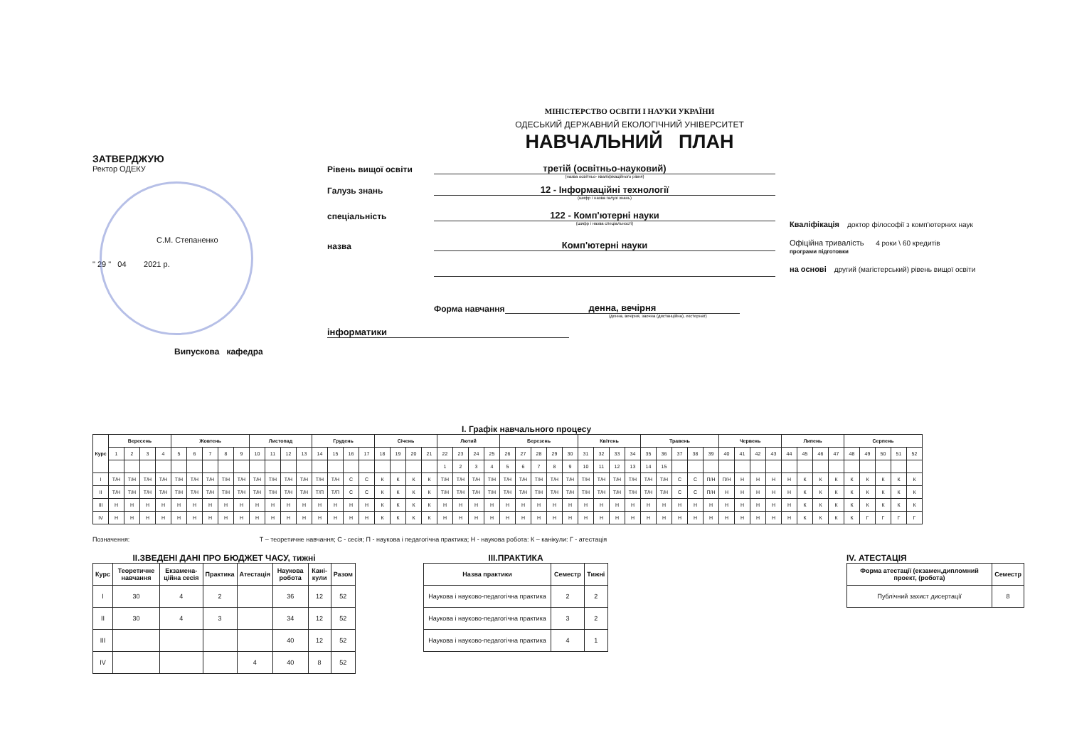МІНІСТЕРСТВО ОСВІТИ І НАУКИ УКРАЇНИ
ОДЕСЬКИЙ ДЕРЖАВНИЙ ЕКОЛОГІЧНИЙ УНІВЕРСИТЕТ
НАВЧАЛЬНИЙ ПЛАН
ЗАТВЕРДЖУЮ
Ректор ОДЕКУ
С.М. Степаненко
" 29 " 04 2021 р.
Випускова кафедра
Рівень вищої освіти третій (освітньо-науковий)
(назва освітньо- кваліфікаційного рівня)
Галузь знань 12 - Інформаційні технології
(шифр і назва галузі знань)
спеціальність 122 - Комп'ютерні науки
(шифр і назва спеціальності)
назва Комп'ютерні науки
Форма навчання денна, вечірня
(денна, вечірня, заочна (дистанційна), екстернат)
інформатики
Кваліфікація доктор філософії з комп'ютерних наук
Офіційна тривалість 4 роки \ 60 кредитів
програми підготовки
на основі другий (магістерський) рівень вищої освіти
І. Графік навчального процесу
| Курс | Вересень | | | | Жовтень | | | | | Листопад | | | | Грудень | | | | Січень | | | | Лютий | | | | Березень | | | | | Квітень | | | | Травень | | | | | Червень | | | | Липень | | | | Серпень | | | | |
| --- | --- | --- | --- | --- | --- | --- | --- | --- | --- | --- | --- | --- | --- | --- | --- | --- | --- | --- | --- | --- | --- | --- | --- | --- | --- | --- | --- | --- | --- | --- | --- | --- | --- | --- | --- | --- | --- | --- | --- | --- | --- | --- | --- | --- | --- | --- | --- | --- | --- | --- | --- | --- |
| | 1 | 2 | 3 | 4 | 5 | 6 | 7 | 8 | 9 | 10 | 11 | 12 | 13 | 14 | 15 | 16 | 17 | 18 | 19 | 20 | 21 | 22 | 23 | 24 | 25 | 26 | 27 | 28 | 29 | 30 | 31 | 32 | 33 | 34 | 35 | 36 | 37 | 38 | 39 | 40 | 41 | 42 | 43 | 44 | 45 | 46 | 47 | 48 | 49 | 50 | 51 | 52 |
| | | | | | | | | | | | | | | | | | | | | | | 1 | 2 | 3 | 4 | 5 | 6 | 7 | 8 | 9 | 10 | 11 | 12 | 13 | 14 | 15 | | | | | | | | | | | | | | | | |
| I | Т/Н | Т/Н | Т/Н | Т/Н | Т/Н | Т/Н | Т/Н | Т/Н | Т/Н | Т/Н | Т/Н | Т/Н | Т/Н | Т/Н | Т/Н | С | С | К | К | К | К | Т/Н | Т/Н | Т/Н | Т/Н | Т/Н | Т/Н | Т/Н | Т/Н | Т/Н | Т/Н | Т/Н | Т/Н | Т/Н | Т/Н | Т/Н | С | С | П/Н | П/Н | Н | Н | Н | Н | К | К | К | К | К | К | К | К |
| II | Т/Н | Т/Н | Т/Н | Т/Н | Т/Н | Т/Н | Т/Н | Т/Н | Т/Н | Т/Н | Т/Н | Т/Н | Т/Н | Т/П | Т/П | С | С | К | К | К | К | Т/Н | Т/Н | Т/Н | Т/Н | Т/Н | Т/Н | Т/Н | Т/Н | Т/Н | Т/Н | Т/Н | Т/Н | Т/Н | Т/Н | Т/Н | С | С | П/Н | Н | Н | Н | Н | Н | К | К | К | К | К | К | К | К |
| III | Н | Н | Н | Н | Н | Н | Н | Н | Н | Н | Н | Н | Н | Н | Н | Н | Н | К | К | К | К | Н | Н | Н | Н | Н | Н | Н | Н | Н | Н | Н | Н | Н | Н | Н | Н | Н | Н | Н | Н | Н | Н | Н | К | К | К | К | К | К | К | К |
| IV | Н | Н | Н | Н | Н | Н | Н | Н | Н | Н | Н | Н | Н | Н | Н | Н | Н | К | К | К | К | Н | Н | Н | Н | Н | Н | Н | Н | Н | Н | Н | Н | Н | Н | Н | Н | Н | Н | Н | Н | Н | Н | Н | К | К | К | К | Г | Г | Г | Г |
Позначення: Т – теоретичне навчання; С - сесія; П - наукова і педагогічна практика; Н - наукова робота: К – канікули: Г - атестація
ІІ.ЗВЕДЕНІ ДАНІ ПРО БЮДЖЕТ ЧАСУ, тижні
| Курс | Теоретичне навчання | Екзамена-ційна сесія | Практика | Атестація | Наукова робота | Кані-кули | Разом |
| --- | --- | --- | --- | --- | --- | --- | --- |
| I | 30 | 4 | 2 | | 36 | 12 | 52 |
| II | 30 | 4 | 3 | | 34 | 12 | 52 |
| III | | | | | 40 | 12 | 52 |
| IV | | | | 4 | 40 | 8 | 52 |
ІІІ.ПРАКТИКА
| Назва практики | Семестр | Тижні |
| --- | --- | --- |
| Наукова і науково-педагогічна практика | 2 | 2 |
| Наукова і науково-педагогічна практика | 3 | 2 |
| Наукова і науково-педагогічна практика | 4 | 1 |
IV. АТЕСТАЦІЯ
| Форма атестації (екзамен,дипломний проект, (робота) | Семестр |
| --- | --- |
| Публічний захист дисертації | 8 |